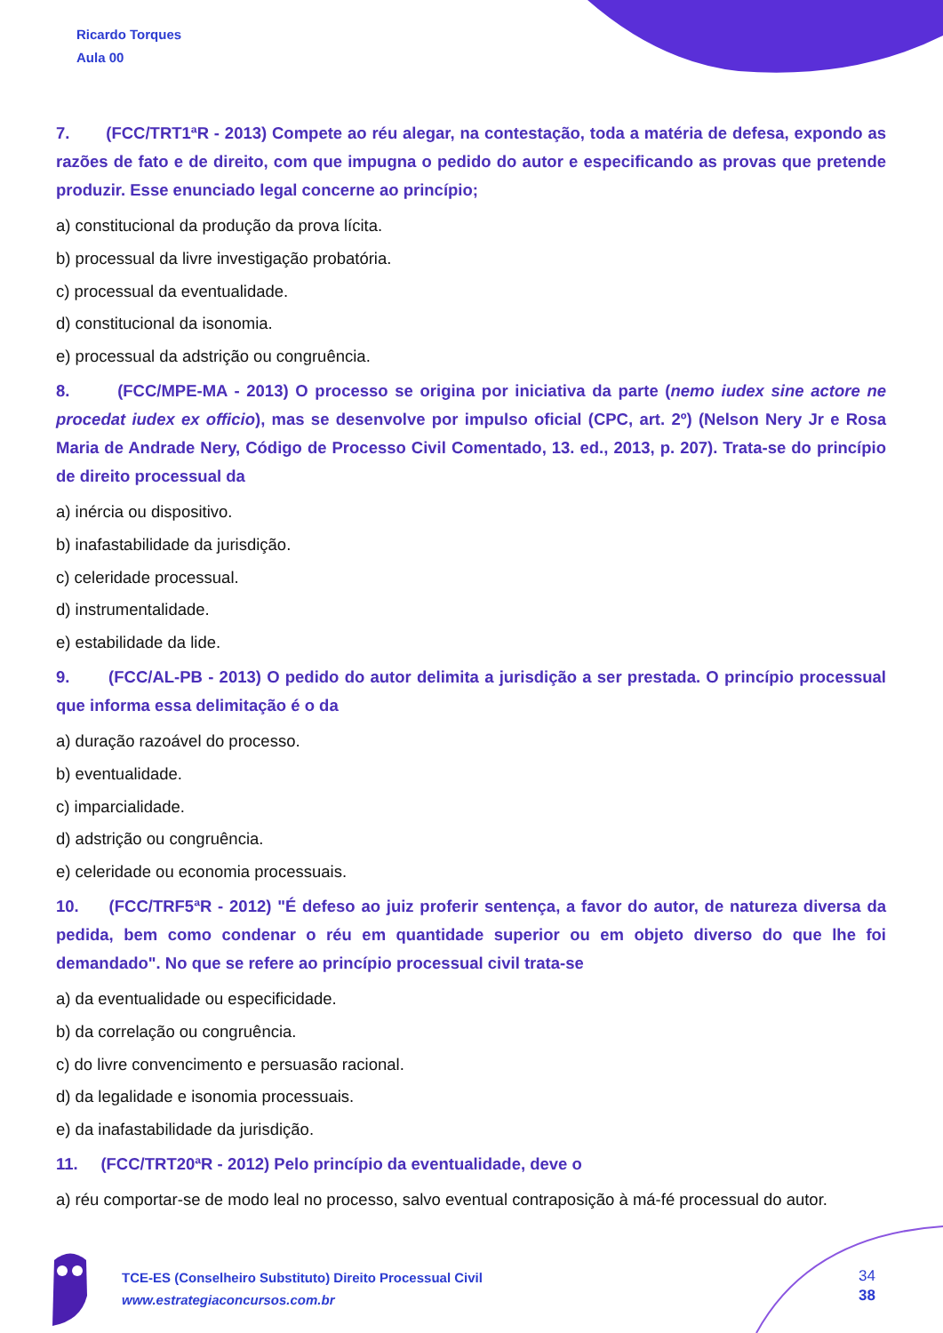Ricardo Torques
Aula 00
7. (FCC/TRT1ªR - 2013) Compete ao réu alegar, na contestação, toda a matéria de defesa, expondo as razões de fato e de direito, com que impugna o pedido do autor e especificando as provas que pretende produzir. Esse enunciado legal concerne ao princípio;
a) constitucional da produção da prova lícita.
b) processual da livre investigação probatória.
c) processual da eventualidade.
d) constitucional da isonomia.
e) processual da adstrição ou congruência.
8. (FCC/MPE-MA - 2013) O processo se origina por iniciativa da parte (nemo iudex sine actore ne procedat iudex ex officio), mas se desenvolve por impulso oficial (CPC, art. 2º) (Nelson Nery Jr e Rosa Maria de Andrade Nery, Código de Processo Civil Comentado, 13. ed., 2013, p. 207). Trata-se do princípio de direito processual da
a) inércia ou dispositivo.
b) inafastabilidade da jurisdição.
c) celeridade processual.
d) instrumentalidade.
e) estabilidade da lide.
9. (FCC/AL-PB - 2013) O pedido do autor delimita a jurisdição a ser prestada. O princípio processual que informa essa delimitação é o da
a) duração razoável do processo.
b) eventualidade.
c) imparcialidade.
d) adstrição ou congruência.
e) celeridade ou economia processuais.
10. (FCC/TRF5ªR - 2012) "É defeso ao juiz proferir sentença, a favor do autor, de natureza diversa da pedida, bem como condenar o réu em quantidade superior ou em objeto diverso do que lhe foi demandado". No que se refere ao princípio processual civil trata-se
a) da eventualidade ou especificidade.
b) da correlação ou congruência.
c) do livre convencimento e persuasão racional.
d) da legalidade e isonomia processuais.
e) da inafastabilidade da jurisdição.
11. (FCC/TRT20ªR - 2012) Pelo princípio da eventualidade, deve o
a) réu comportar-se de modo leal no processo, salvo eventual contraposição à má-fé processual do autor.
TCE-ES (Conselheiro Substituto) Direito Processual Civil
www.estrategiaconcursos.com.br
34
38